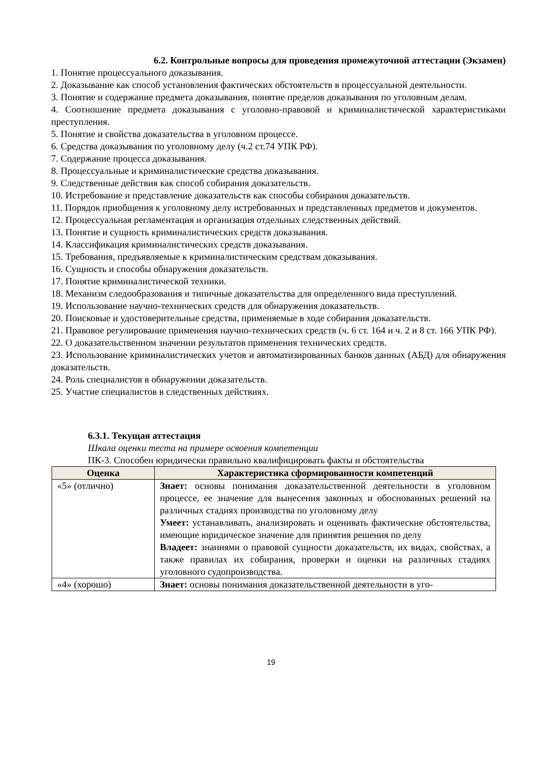6.2. Контрольные вопросы для проведения промежуточной аттестации (Экзамен)
1. Понятие процессуального доказывания.
2. Доказывание как способ установления фактических обстоятельств в процессуальной деятельности.
3. Понятие и содержание предмета доказывания, понятие пределов доказывания по уголовным делам.
4. Соотношение предмета доказывания с уголовно-правовой и криминалистической характеристиками преступления.
5. Понятие и свойства доказательства в уголовном процессе.
6. Средства доказывания по уголовному делу (ч.2 ст.74 УПК РФ).
7. Содержание процесса доказывания.
8. Процессуальные и криминалистические средства доказывания.
9. Следственные действия как способ собирания доказательств.
10. Истребование и представление доказательств как способы собирания доказательств.
11. Порядок приобщения к уголовному делу истребованных и представленных предметов и документов.
12. Процессуальная регламентация и организация отдельных следственных действий.
13. Понятие и сущность криминалистических средств доказывания.
14. Классификация криминалистических средств доказывания.
15. Требования, предъявляемые к криминалистическим средствам доказывания.
16. Сущность и способы обнаружения доказательств.
17. Понятие криминалистической техники.
18. Механизм следообразования и типичные доказательства для определенного вида преступлений.
19. Использование научно-технических средств для обнаружения доказательств.
20. Поисковые и удостоверительные средства, применяемые в ходе собирания доказательств.
21. Правовое регулирование применения научно-технических средств (ч. 6 ст. 164 и ч. 2 и 8 ст. 166 УПК РФ).
22. О доказательственном значении результатов применения технических средств.
23. Использование криминалистических учетов и автоматизированных банков данных (АБД) для обнаружения доказательств.
24. Роль специалистов в обнаружении доказательств.
25. Участие специалистов в следственных действиях.
6.3.1. Текущая аттестация
Шкала оценки теста на примере освоения компетенции
ПК-3. Способен юридически правильно квалифицировать факты и обстоятельства
| Оценка | Характеристика сформированности компетенций |
| --- | --- |
| «5» (отлично) | Знает: основы понимания доказательственной деятельности в уголовном процессе, ее значение для вынесения законных и обоснованных решений на различных стадиях производства по уголовному делу Умеет: устанавливать, анализировать и оценивать фактические обстоятельства, имеющие юридическое значение для принятия решения по делу Владеет: знаниями о правовой сущности доказательств, их видах, свойствах, а также правилах их собирания, проверки и оценки на различных стадиях уголовного судопроизводства. |
| «4» (хорошо) | Знает: основы понимания доказательственной деятельности в уго- |
19